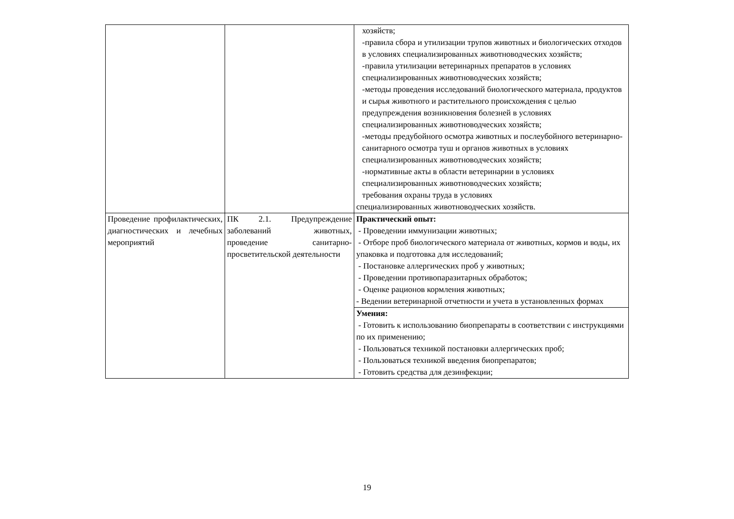| | | хозяйств; -правила сбора и утилизации трупов животных и биологических отходов в условиях специализированных животноводческих хозяйств; -правила утилизации ветеринарных препаратов в условиях специализированных животноводческих хозяйств; -методы проведения исследований биологического материала, продуктов и сырья животного и растительного происхождения с целью предупреждения возникновения болезней в условиях специализированных животноводческих хозяйств; -методы предубойного осмотра животных и послеубойного ветеринарно-санитарного осмотра туш и органов животных в условиях специализированных животноводческих хозяйств; -нормативные акты в области ветеринарии в условиях специализированных животноводческих хозяйств; требования охраны труда в условиях специализированных животноводческих хозяйств. |
| Проведение профилактических, диагностических и лечебных мероприятий | ПК 2.1. Предупреждение заболеваний животных, проведение санитарно-просветительской деятельности | Практический опыт: - Проведении иммунизации животных; - Отборе проб биологического материала от животных, кормов и воды, их упаковка и подготовка для исследований; - Постановке аллергических проб у животных; - Проведении противопаразитарных обработок; - Оценке рационов кормления животных; - Ведении ветеринарной отчетности и учета в установленных формах |
| | | Умения: - Готовить к использованию биопрепараты в соответствии с инструкциями по их применению; - Пользоваться техникой постановки аллергических проб; - Пользоваться техникой введения биопрепаратов; - Готовить средства для дезинфекции; |
19